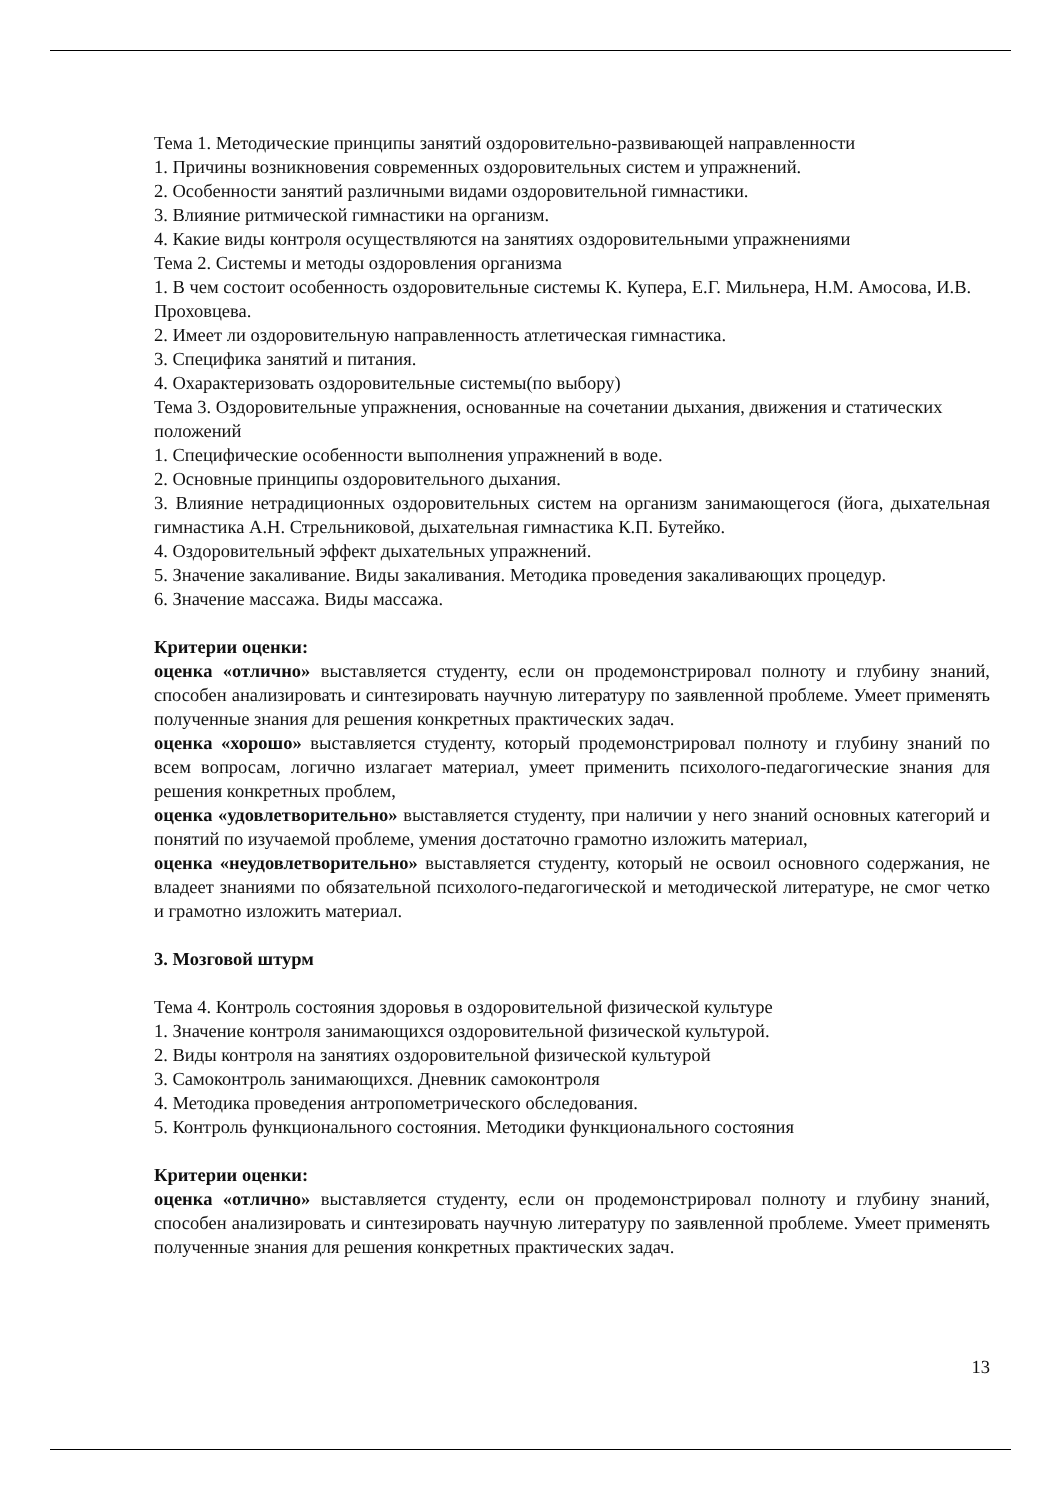Тема 1. Методические принципы занятий оздоровительно-развивающей направленности
1. Причины возникновения современных оздоровительных систем и упражнений.
2. Особенности занятий различными видами оздоровительной гимнастики.
3. Влияние ритмической гимнастики на организм.
4. Какие виды контроля осуществляются на занятиях оздоровительными упражнениями
Тема 2. Системы и методы оздоровления организма
1. В чем состоит особенность оздоровительные системы К. Купера, Е.Г. Мильнера, Н.М. Амосова, И.В. Проховцева.
2. Имеет ли оздоровительную направленность атлетическая гимнастика.
3. Специфика занятий и питания.
4. Охарактеризовать оздоровительные системы(по выбору)
Тема 3. Оздоровительные упражнения, основанные на сочетании дыхания, движения и статических положений
1. Специфические особенности выполнения упражнений в воде.
2. Основные принципы оздоровительного дыхания.
3. Влияние нетрадиционных оздоровительных систем на организм занимающегося (йога, дыхательная гимнастика А.Н. Стрельниковой, дыхательная гимнастика К.П. Бутейко.
4. Оздоровительный эффект дыхательных упражнений.
5. Значение закаливание. Виды закаливания. Методика проведения закаливающих процедур.
6. Значение массажа. Виды массажа.
Критерии оценки:
оценка «отлично» выставляется студенту, если он продемонстрировал полноту и глубину знаний, способен анализировать и синтезировать научную литературу по заявленной проблеме. Умеет применять полученные знания для решения конкретных практических задач.
оценка «хорошо» выставляется студенту, который продемонстрировал полноту и глубину знаний по всем вопросам, логично излагает материал, умеет применить психолого-педагогические знания для решения конкретных проблем,
оценка «удовлетворительно» выставляется студенту, при наличии у него знаний основных категорий и понятий по изучаемой проблеме, умения достаточно грамотно изложить материал,
оценка «неудовлетворительно» выставляется студенту, который не освоил основного содержания, не владеет знаниями по обязательной психолого-педагогической и методической литературе, не смог четко и грамотно изложить материал.
3. Мозговой штурм
Тема 4. Контроль состояния здоровья в оздоровительной физической культуре
1. Значение контроля занимающихся оздоровительной физической культурой.
2. Виды контроля на занятиях оздоровительной физической культурой
3. Самоконтроль занимающихся. Дневник самоконтроля
4. Методика проведения антропометрического обследования.
5. Контроль функционального состояния. Методики функционального состояния
Критерии оценки:
оценка «отлично» выставляется студенту, если он продемонстрировал полноту и глубину знаний, способен анализировать и синтезировать научную литературу по заявленной проблеме. Умеет применять полученные знания для решения конкретных практических задач.
13